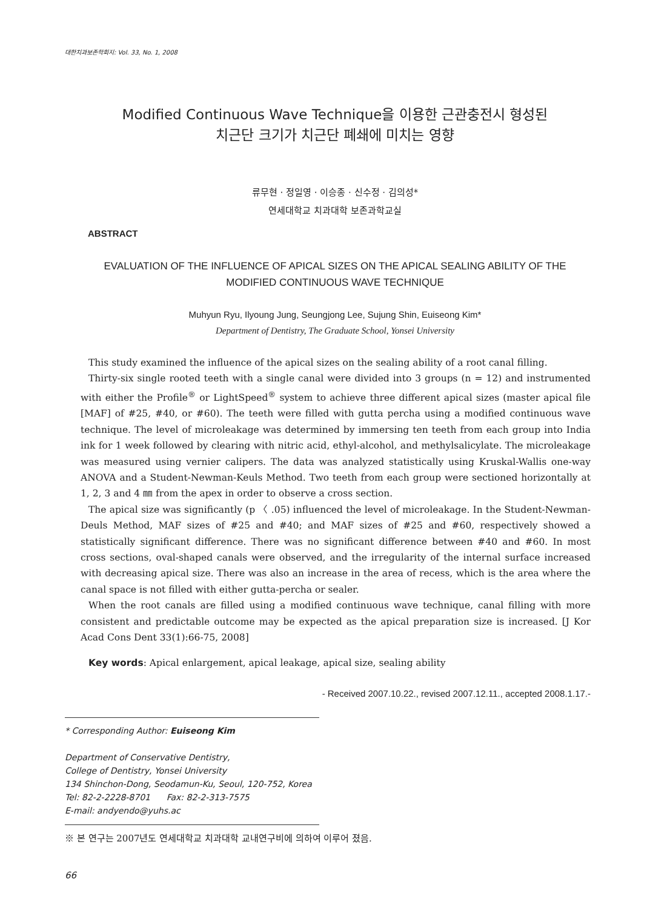대한치과보존학회지: Vol. 33, No. 1, 2008
Modified Continuous Wave Technique을 이용한 근관충전시 형성된
치근단 크기가 치근단 폐쇄에 미치는 영향
류무현 · 정일영 · 이승종 · 신수정 · 김의성*
연세대학교 치과대학 보존과학교실
ABSTRACT
EVALUATION OF THE INFLUENCE OF APICAL SIZES ON THE APICAL SEALING ABILITY OF THE MODIFIED CONTINUOUS WAVE TECHNIQUE
Muhyun Ryu, Ilyoung Jung, Seungjong Lee, Sujung Shin, Euiseong Kim*
Department of Dentistry, The Graduate School, Yonsei University
This study examined the influence of the apical sizes on the sealing ability of a root canal filling.
Thirty-six single rooted teeth with a single canal were divided into 3 groups (n = 12) and instrumented with either the Profile<sup>®</sup> or LightSpeed<sup>®</sup> system to achieve three different apical sizes (master apical file [MAF] of #25, #40, or #60). The teeth were filled with gutta percha using a modified continuous wave technique. The level of microleakage was determined by immersing ten teeth from each group into India ink for 1 week followed by clearing with nitric acid, ethyl-alcohol, and methylsalicylate. The microleakage was measured using vernier calipers. The data was analyzed statistically using Kruskal-Wallis one-way ANOVA and a Student-Newman-Keuls Method. Two teeth from each group were sectioned horizontally at 1, 2, 3 and 4 ㎜ from the apex in order to observe a cross section.
The apical size was significantly (p 〈 .05) influenced the level of microleakage. In the Student-Newman-Deuls Method, MAF sizes of #25 and #40; and MAF sizes of #25 and #60, respectively showed a statistically significant difference. There was no significant difference between #40 and #60. In most cross sections, oval-shaped canals were observed, and the irregularity of the internal surface increased with decreasing apical size. There was also an increase in the area of recess, which is the area where the canal space is not filled with either gutta-percha or sealer.
When the root canals are filled using a modified continuous wave technique, canal filling with more consistent and predictable outcome may be expected as the apical preparation size is increased. [J Kor Acad Cons Dent 33(1):66-75, 2008]
Key words: Apical enlargement, apical leakage, apical size, sealing ability
- Received 2007.10.22., revised 2007.12.11., accepted 2008.1.17.-
* Corresponding Author: Euiseong Kim
Department of Conservative Dentistry,
College of Dentistry, Yonsei University
134 Shinchon-Dong, Seodamun-Ku, Seoul, 120-752, Korea
Tel: 82-2-2228-8701 Fax: 82-2-313-7575
E-mail: andyendo@yuhs.ac
※ 본 연구는 2007년도 연세대학교 치과대학 교내연구비에 의하여 이루어 졌음.
66